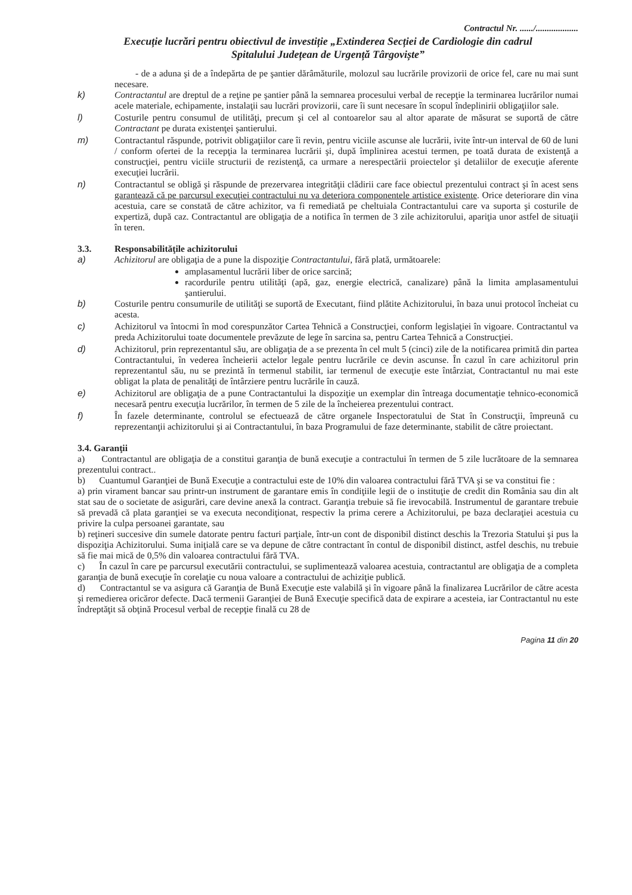Contractul Nr. ....../...................
Execuție lucrări pentru obiectivul de investiție „Extinderea Secției de Cardiologie din cadrul
Spitalului Județean de Urgență Târgoviște”
- de a aduna şi de a îndepărta de pe şantier dărâmăturile, molozul sau lucrările provizorii de orice fel, care nu mai sunt necesare.
k) Contractantul are dreptul de a reţine pe şantier până la semnarea procesului verbal de recepţie la terminarea lucrărilor numai acele materiale, echipamente, instalaţii sau lucrări provizorii, care îi sunt necesare în scopul îndeplinirii obligaţiilor sale.
l) Costurile pentru consumul de utilităţi, precum şi cel al contoarelor sau al altor aparate de măsurat se suportă de către Contractant pe durata existenţei şantierului.
m) Contractantul răspunde, potrivit obligaţiilor care îi revin, pentru viciile ascunse ale lucrării, ivite într-un interval de 60 de luni / conform ofertei de la recepţia la terminarea lucrării şi, după împlinirea acestui termen, pe toată durata de existenţă a construcţiei, pentru viciile structurii de rezistenţă, ca urmare a nerespectării proiectelor şi detaliilor de execuţie aferente execuţiei lucrării.
n) Contractantul se obligă şi răspunde de prezervarea integrităţii clădirii care face obiectul prezentului contract şi în acest sens garantează că pe parcursul execuţiei contractului nu va deteriora componentele artistice existente. Orice deteriorare din vina acestuia, care se constată de către achizitor, va fi remediată pe cheltuiala Contractantului care va suporta şi costurile de expertiză, după caz. Contractantul are obligaţia de a notifica în termen de 3 zile achizitorului, apariţia unor astfel de situaţii în teren.
3.3. Responsabilităţile achizitorului
a) Achizitorul are obligaţia de a pune la dispoziţie Contractantului, fără plată, următoarele:
amplasamentul lucrării liber de orice sarcină;
racordurile pentru utilităţi (apă, gaz, energie electrică, canalizare) până la limita amplasamentului şantierului.
b) Costurile pentru consumurile de utilităţi se suportă de Executant, fiind plătite Achizitorului, în baza unui protocol încheiat cu acesta.
c) Achizitorul va întocmi în mod corespunzător Cartea Tehnică a Construcţiei, conform legislaţiei în vigoare. Contractantul va preda Achizitorului toate documentele prevăzute de lege în sarcina sa, pentru Cartea Tehnică a Construcţiei.
d) Achizitorul, prin reprezentantul său, are obligaţia de a se prezenta în cel mult 5 (cinci) zile de la notificarea primită din partea Contractantului, în vederea încheierii actelor legale pentru lucrările ce devin ascunse. În cazul în care achizitorul prin reprezentantul său, nu se prezintă în termenul stabilit, iar termenul de execuţie este întârziat, Contractantul nu mai este obligat la plata de penalităţi de întârziere pentru lucrările în cauză.
e) Achizitorul are obligaţia de a pune Contractantului la dispoziţie un exemplar din întreaga documentaţie tehnico-economică necesară pentru execuţia lucrărilor, în termen de 5 zile de la încheierea prezentului contract.
f) În fazele determinante, controlul se efectuează de către organele Inspectoratului de Stat în Construcţii, împreună cu reprezentanţii achizitorului şi ai Contractantului, în baza Programului de faze determinante, stabilit de către proiectant.
3.4. Garanţii
a) Contractantul are obligaţia de a constitui garanţia de bună execuţie a contractului în termen de 5 zile lucrătoare de la semnarea prezentului contract..
b) Cuantumul Garanţiei de Bună Execuţie a contractului este de 10% din valoarea contractului fără TVA şi se va constitui fie :
a) prin virament bancar sau printr-un instrument de garantare emis în condiţiile legii de o instituţie de credit din România sau din alt stat sau de o societate de asigurări, care devine anexă la contract. Garanţia trebuie să fie irevocabilă. Instrumentul de garantare trebuie să prevadă că plata garanţiei se va executa necondiţionat, respectiv la prima cerere a Achizitorului, pe baza declaraţiei acestuia cu privire la culpa persoanei garantate, sau
b) reţineri succesive din sumele datorate pentru facturi parţiale, într-un cont de disponibil distinct deschis la Trezoria Statului şi pus la dispoziţia Achizitorului. Suma iniţială care se va depune de către contractant în contul de disponibil distinct, astfel deschis, nu trebuie să fie mai mică de 0,5% din valoarea contractului fără TVA.
c) În cazul în care pe parcursul executării contractului, se suplimentează valoarea acestuia, contractantul are obligaţia de a completa garanţia de bună execuţie în corelaţie cu noua valoare a contractului de achiziţie publică.
d) Contractantul se va asigura că Garanţia de Bună Execuţie este valabilă şi în vigoare până la finalizarea Lucrărilor de către acesta şi remedierea oricăror defecte. Dacă termenii Garanţiei de Bună Execuţie specifică data de expirare a acesteia, iar Contractantul nu este îndreptăţit să obţină Procesul verbal de recepţie finală cu 28 de
Pagina 11 din 20